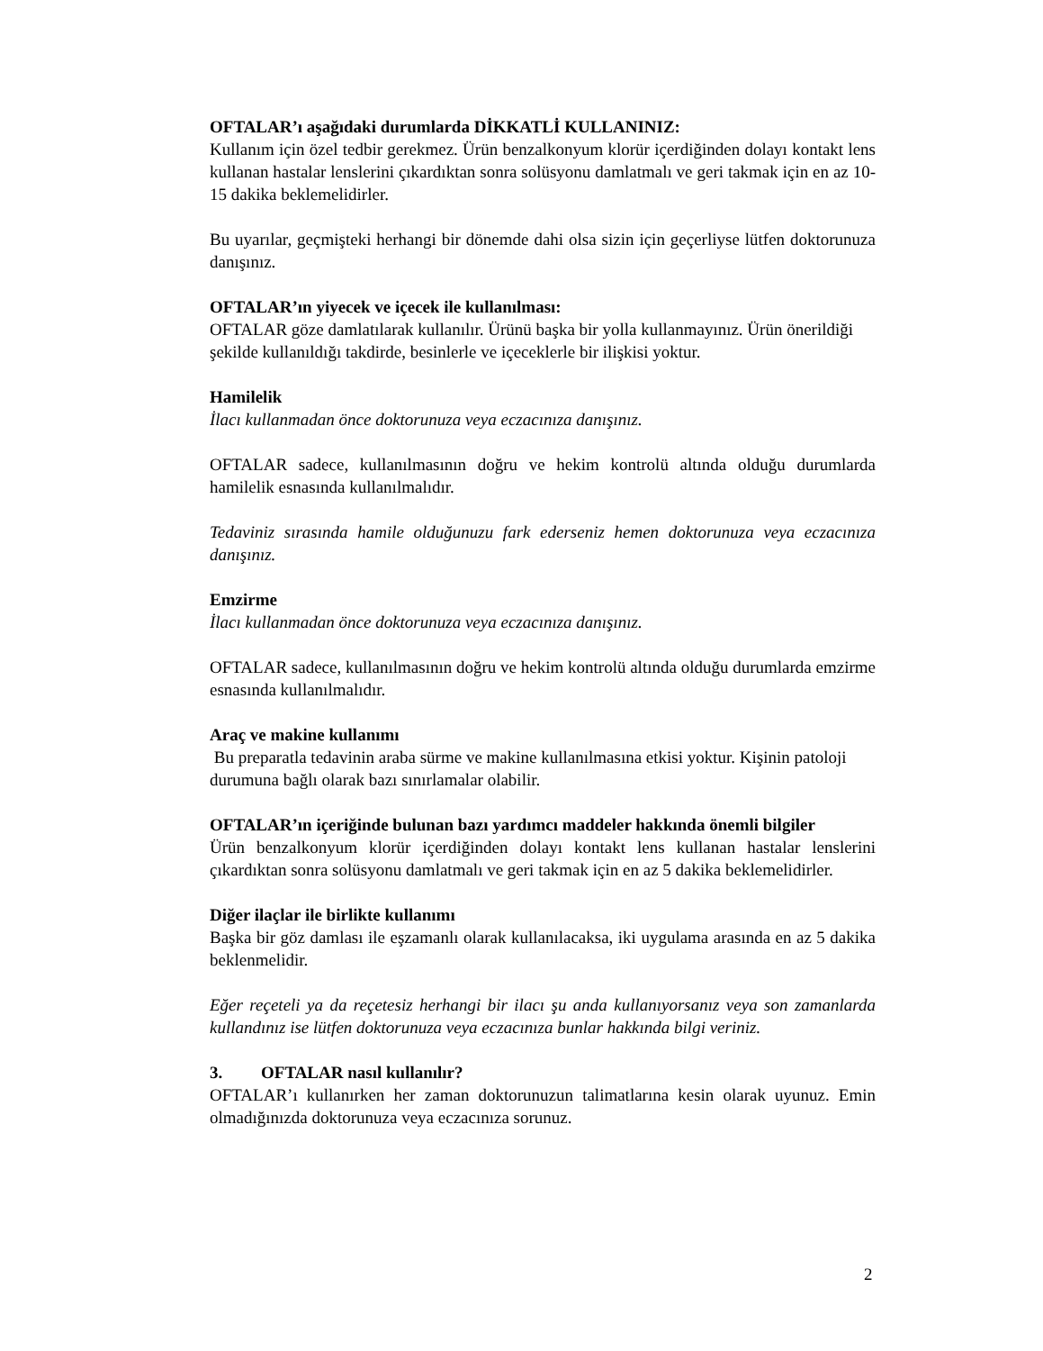OFTALAR’ı aşağıdaki durumlarda DİKKATLİ KULLANINIZ:
Kullanım için özel tedbir gerekmez. Ürün benzalkonyum klorür içerdiğinden dolayı kontakt lens kullanan hastalar lenslerini çıkardıktan sonra solüsyonu damlatmalı ve geri takmak için en az 10-15 dakika beklemelidirler.
Bu uyarılar, geçmişteki herhangi bir dönemde dahi olsa sizin için geçerliyse lütfen doktorunuza danışınız.
OFTALAR’ın yiyecek ve içecek ile kullanılması:
OFTALAR göze damlatılarak kullanılır. Ürünü başka bir yolla kullanmayınız. Ürün önerildiği şekilde kullanıldığı takdirde, besinlerle ve içeceklerle bir ilişkisi yoktur.
Hamilelik
İlacı kullanmadan önce doktorunuza veya eczacınıza danışınız.
OFTALAR sadece, kullanılmasının doğru ve hekim kontrolü altında olduğu durumlarda hamilelik esnasında kullanılmalıdır.
Tedaviniz sırasında hamile olduğunuzu fark ederseniz hemen doktorunuza veya eczacınıza danışınız.
Emzirme
İlacı kullanmadan önce doktorunuza veya eczacınıza danışınız.
OFTALAR sadece, kullanılmasının doğru ve hekim kontrolü altında olduğu durumlarda emzirme esnasında kullanılmalıdır.
Araç ve makine kullanımı
Bu preparatla tedavinin araba sürme ve makine kullanılmasına etkisi yoktur. Kişinin patoloji durumuna bağlı olarak bazı sınırlamalar olabilir.
OFTALAR’ın içeriğinde bulunan bazı yardımcı maddeler hakkında önemli bilgiler
Ürün benzalkonyum klorür içerdiğinden dolayı kontakt lens kullanan hastalar lenslerini çıkardıktan sonra solüsyonu damlatmalı ve geri takmak için en az 5 dakika beklemelidirler.
Diğer ilaçlar ile birlikte kullanımı
Başka bir göz damlası ile eşzamanlı olarak kullanılacaksa, iki uygulama arasında en az 5 dakika beklenmelidir.
Eğer reçeteli ya da reçetesiz herhangi bir ilacı şu anda kullanıyorsanız veya son zamanlarda kullandınız ise lütfen doktorunuza veya eczacınıza bunlar hakkında bilgi veriniz.
3. OFTALAR nasıl kullanılır?
OFTALAR’ı kullanırken her zaman doktorunuzun talimatlarına kesin olarak uyunuz. Emin olmadığınızda doktorunuza veya eczacınıza sorunuz.
2